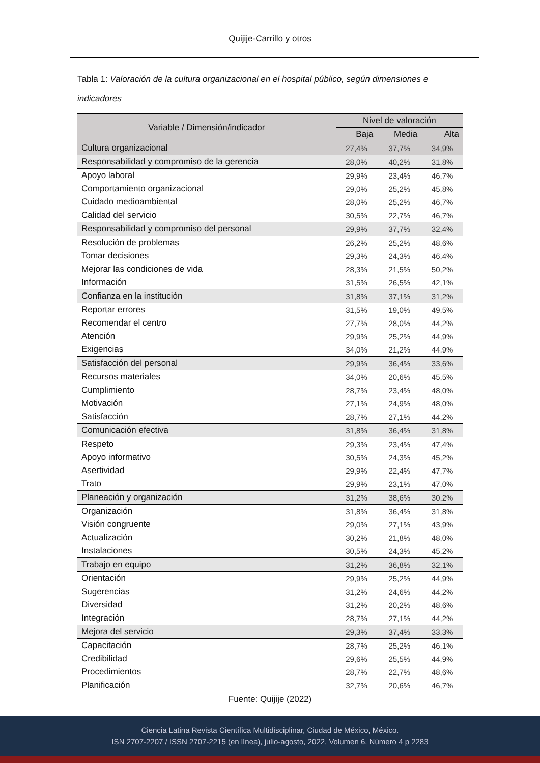Quijije-Carrillo y otros
Tabla 1: Valoración de la cultura organizacional en el hospital público, según dimensiones e indicadores
| Variable / Dimensión/indicador | Nivel de valoración | | |
| --- | --- | --- | --- |
| | Baja | Media | Alta |
| Cultura organizacional | 27,4% | 37,7% | 34,9% |
| Responsabilidad y compromiso de la gerencia | 28,0% | 40,2% | 31,8% |
| Apoyo laboral | 29,9% | 23,4% | 46,7% |
| Comportamiento organizacional | 29,0% | 25,2% | 45,8% |
| Cuidado medioambiental | 28,0% | 25,2% | 46,7% |
| Calidad del servicio | 30,5% | 22,7% | 46,7% |
| Responsabilidad y compromiso del personal | 29,9% | 37,7% | 32,4% |
| Resolución de problemas | 26,2% | 25,2% | 48,6% |
| Tomar decisiones | 29,3% | 24,3% | 46,4% |
| Mejorar las condiciones de vida | 28,3% | 21,5% | 50,2% |
| Información | 31,5% | 26,5% | 42,1% |
| Confianza en la institución | 31,8% | 37,1% | 31,2% |
| Reportar errores | 31,5% | 19,0% | 49,5% |
| Recomendar el centro | 27,7% | 28,0% | 44,2% |
| Atención | 29,9% | 25,2% | 44,9% |
| Exigencias | 34,0% | 21,2% | 44,9% |
| Satisfacción del personal | 29,9% | 36,4% | 33,6% |
| Recursos materiales | 34,0% | 20,6% | 45,5% |
| Cumplimiento | 28,7% | 23,4% | 48,0% |
| Motivación | 27,1% | 24,9% | 48,0% |
| Satisfacción | 28,7% | 27,1% | 44,2% |
| Comunicación efectiva | 31,8% | 36,4% | 31,8% |
| Respeto | 29,3% | 23,4% | 47,4% |
| Apoyo informativo | 30,5% | 24,3% | 45,2% |
| Asertividad | 29,9% | 22,4% | 47,7% |
| Trato | 29,9% | 23,1% | 47,0% |
| Planeación y organización | 31,2% | 38,6% | 30,2% |
| Organización | 31,8% | 36,4% | 31,8% |
| Visión congruente | 29,0% | 27,1% | 43,9% |
| Actualización | 30,2% | 21,8% | 48,0% |
| Instalaciones | 30,5% | 24,3% | 45,2% |
| Trabajo en equipo | 31,2% | 36,8% | 32,1% |
| Orientación | 29,9% | 25,2% | 44,9% |
| Sugerencias | 31,2% | 24,6% | 44,2% |
| Diversidad | 31,2% | 20,2% | 48,6% |
| Integración | 28,7% | 27,1% | 44,2% |
| Mejora del servicio | 29,3% | 37,4% | 33,3% |
| Capacitación | 28,7% | 25,2% | 46,1% |
| Credibilidad | 29,6% | 25,5% | 44,9% |
| Procedimientos | 28,7% | 22,7% | 48,6% |
| Planificación | 32,7% | 20,6% | 46,7% |
Fuente: Quijije (2022)
Ciencia Latina Revista Científica Multidisciplinar, Ciudad de México, México.
ISN 2707-2207 / ISSN 2707-2215 (en línea), julio-agosto, 2022, Volumen 6, Número 4 p 2283